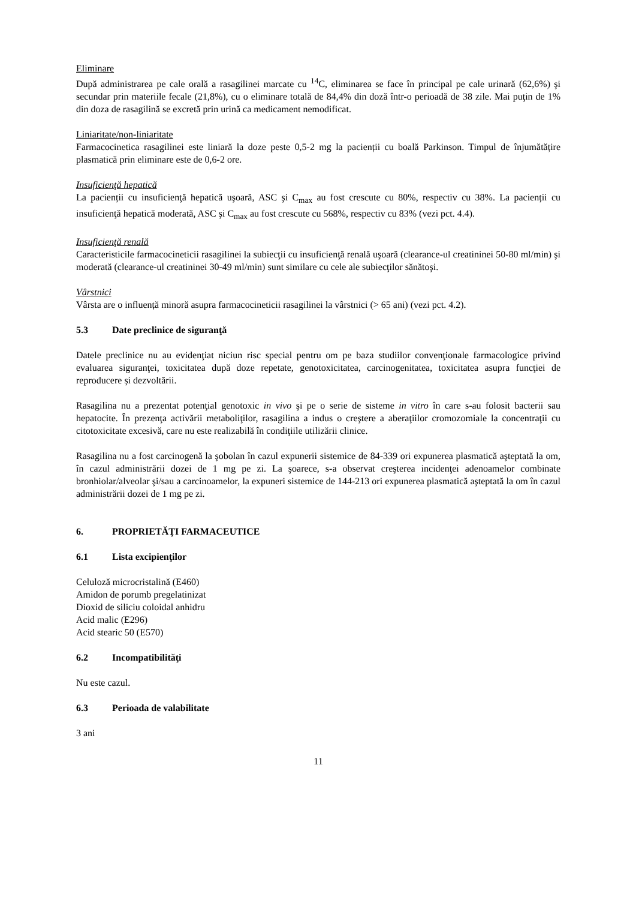Eliminare
După administrarea pe cale orală a rasagilinei marcate cu <sup>14</sup>C, eliminarea se face în principal pe cale urinară (62,6%) şi secundar prin materiile fecale (21,8%), cu o eliminare totală de 84,4% din doză într-o perioadă de 38 zile. Mai puţin de 1% din doza de rasagilină se excretă prin urină ca medicament nemodificat.
Liniaritate/non-liniaritate
Farmacocinetica rasagilinei este liniară la doze peste 0,5-2 mg la pacienții cu boală Parkinson. Timpul de înjumătățire plasmatică prin eliminare este de 0,6-2 ore.
Insuficienţă hepatică
La pacienții cu insuficienţă hepatică uşoară, ASC şi C<sub>max</sub> au fost crescute cu 80%, respectiv cu 38%. La pacienții cu insuficienţă hepatică moderată, ASC şi C<sub>max</sub> au fost crescute cu 568%, respectiv cu 83% (vezi pct. 4.4).
Insuficienţă renală
Caracteristicile farmacocineticii rasagilinei la subiecţii cu insuficienţă renală uşoară (clearance-ul creatininei 50-80 ml/min) şi moderată (clearance-ul creatininei 30-49 ml/min) sunt similare cu cele ale subiecţilor sănătoşi.
Vârstnici
Vârsta are o influență minoră asupra farmacocineticii rasagilinei la vârstnici (> 65 ani) (vezi pct. 4.2).
5.3 Date preclinice de siguranţă
Datele preclinice nu au evidenţiat niciun risc special pentru om pe baza studiilor convenţionale farmacologice privind evaluarea siguranţei, toxicitatea după doze repetate, genotoxicitatea, carcinogenitatea, toxicitatea asupra funcţiei de reproducere și dezvoltării.
Rasagilina nu a prezentat potenţial genotoxic in vivo şi pe o serie de sisteme in vitro în care s-au folosit bacterii sau hepatocite. În prezenţa activării metaboliţilor, rasagilina a indus o creştere a aberaţiilor cromozomiale la concentraţii cu citotoxicitate excesivă, care nu este realizabilă în condiţiile utilizării clinice.
Rasagilina nu a fost carcinogenă la şobolan în cazul expunerii sistemice de 84-339 ori expunerea plasmatică aşteptată la om, în cazul administrării dozei de 1 mg pe zi. La şoarece, s-a observat creşterea incidenţei adenoamelor combinate bronhiolar/alveolar şi/sau a carcinoamelor, la expuneri sistemice de 144-213 ori expunerea plasmatică aşteptată la om în cazul administrării dozei de 1 mg pe zi.
6. PROPRIETĂŢI FARMACEUTICE
6.1 Lista excipienţilor
Celuloză microcristalină (E460)
Amidon de porumb pregelatinizat
Dioxid de siliciu coloidal anhidru
Acid malic (E296)
Acid stearic 50 (E570)
6.2 Incompatibilităţi
Nu este cazul.
6.3 Perioada de valabilitate
3 ani
11